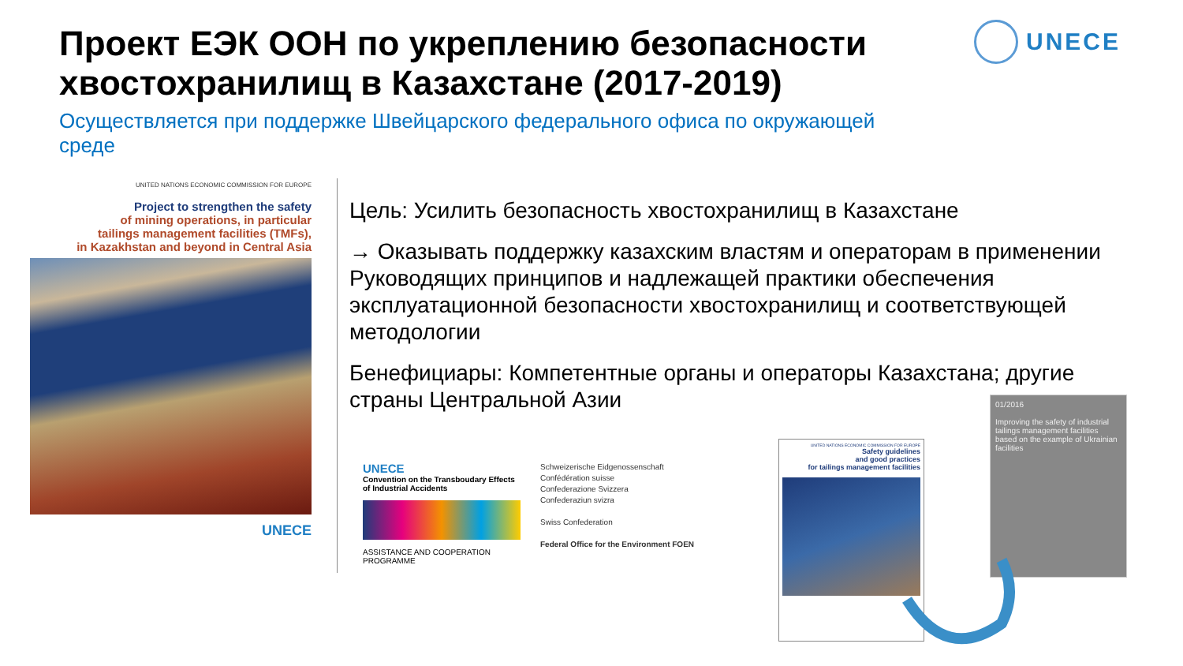Проект ЕЭК ООН по укреплению безопасности хвостохранилищ в Казахстане (2017-2019)
Осуществляется при поддержке Швейцарского федерального офиса по окружающей среде
UNECE
UNITED NATIONS ECONOMIC COMMISSION FOR EUROPE
Project to strengthen the safety
of mining operations, in particular
tailings management facilities (TMFs),
in Kazakhstan and beyond in Central Asia
UNECE
Цель: Усилить безопасность хвостохранилищ в Казахстане
→ Оказывать поддержку казахским властям и операторам в применении Руководящих принципов и надлежащей практики обеспечения эксплуатационной безопасности хвостохранилищ и соответствующей методологии
Бенефициары: Компетентные органы и операторы Казахстана; другие страны Центральной Азии
UNECE
Convention on the Transboudary Effects of Industrial Accidents
ASSISTANCE AND COOPERATION PROGRAMME
Schweizerische Eidgenossenschaft
Confédération suisse
Confederazione Svizzera
Confederaziun svizra
Swiss Confederation
Federal Office for the Environment FOEN
UNITED NATIONS ECONOMIC COMMISSION FOR EUROPE
Safety guidelines
and good practices
for tailings management facilities
01/2016
Improving the safety of industrial tailings management facilities based on the example of Ukrainian facilities